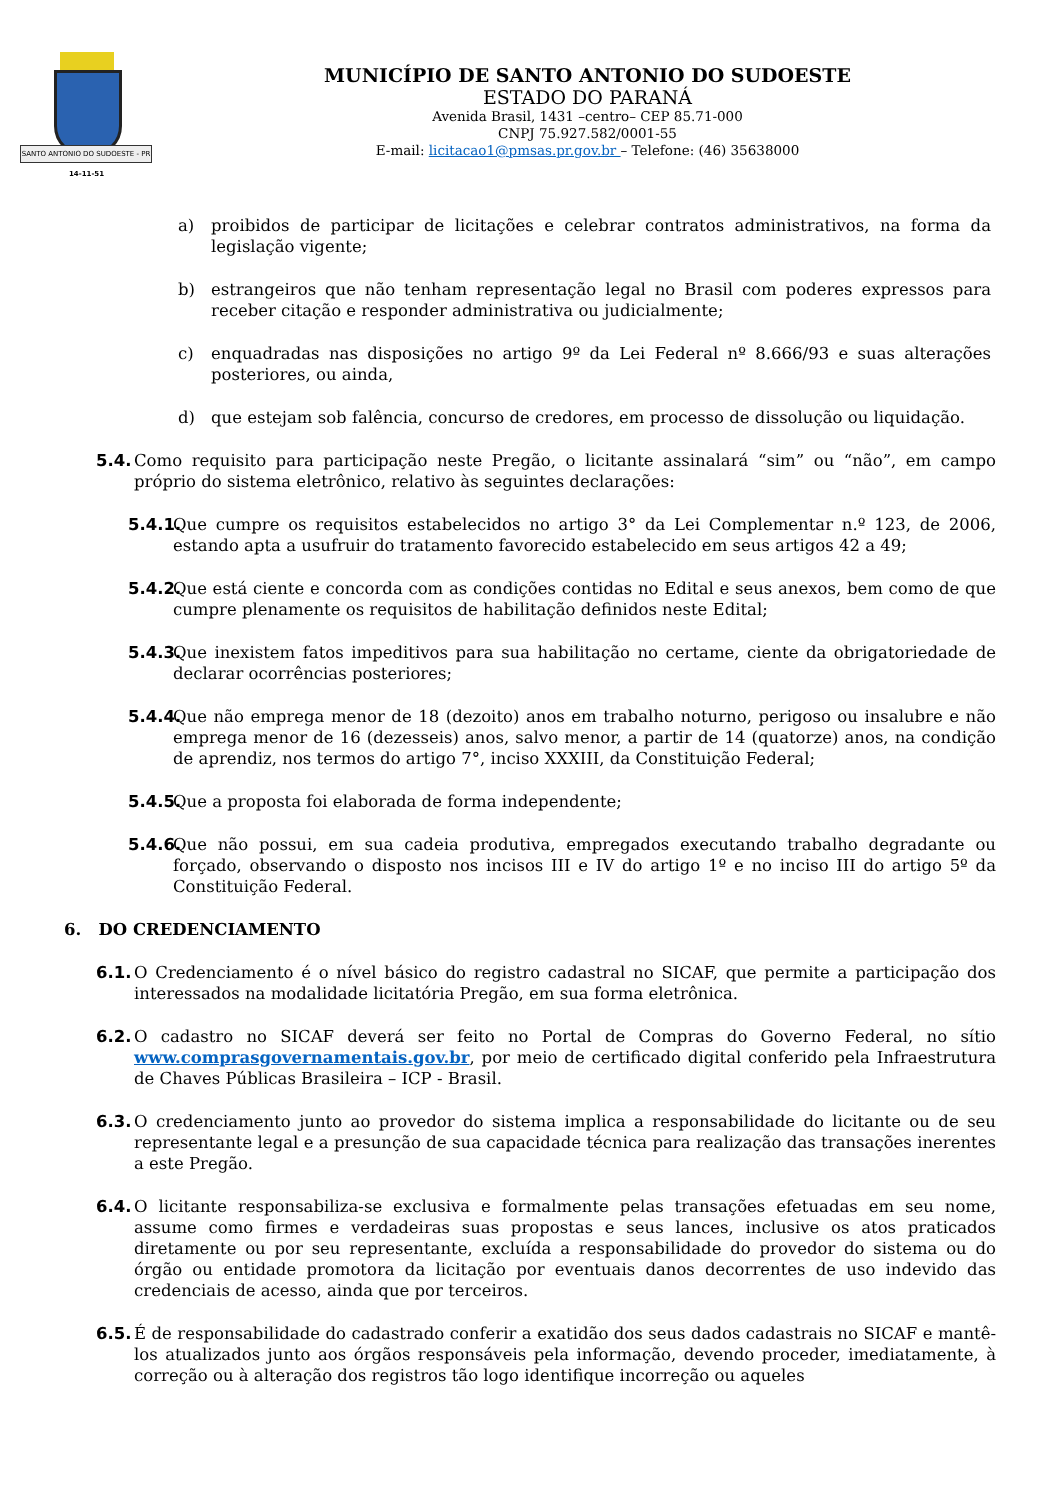SANTO ANTONIO DO SUDOESTE - PR
14-11-51
MUNICÍPIO DE SANTO ANTONIO DO SUDOESTE
ESTADO DO PARANÁ
Avenida Brasil, 1431 –centro– CEP 85.71-000
CNPJ 75.927.582/0001-55
E-mail: licitacao1@pmsas.pr.gov.br – Telefone: (46) 35638000
a) proibidos de participar de licitações e celebrar contratos administrativos, na forma da legislação vigente;
b) estrangeiros que não tenham representação legal no Brasil com poderes expressos para receber citação e responder administrativa ou judicialmente;
c) enquadradas nas disposições no artigo 9º da Lei Federal nº 8.666/93 e suas alterações posteriores, ou ainda,
d) que estejam sob falência, concurso de credores, em processo de dissolução ou liquidação.
5.4. Como requisito para participação neste Pregão, o licitante assinalará “sim” ou “não”, em campo próprio do sistema eletrônico, relativo às seguintes declarações:
5.4.1. Que cumpre os requisitos estabelecidos no artigo 3° da Lei Complementar n.º 123, de 2006, estando apta a usufruir do tratamento favorecido estabelecido em seus artigos 42 a 49;
5.4.2. Que está ciente e concorda com as condições contidas no Edital e seus anexos, bem como de que cumpre plenamente os requisitos de habilitação definidos neste Edital;
5.4.3. Que inexistem fatos impeditivos para sua habilitação no certame, ciente da obrigatoriedade de declarar ocorrências posteriores;
5.4.4. Que não emprega menor de 18 (dezoito) anos em trabalho noturno, perigoso ou insalubre e não emprega menor de 16 (dezesseis) anos, salvo menor, a partir de 14 (quatorze) anos, na condição de aprendiz, nos termos do artigo 7°, inciso XXXIII, da Constituição Federal;
5.4.5. Que a proposta foi elaborada de forma independente;
5.4.6. Que não possui, em sua cadeia produtiva, empregados executando trabalho degradante ou forçado, observando o disposto nos incisos III e IV do artigo 1º e no inciso III do artigo 5º da Constituição Federal.
6. DO CREDENCIAMENTO
6.1. O Credenciamento é o nível básico do registro cadastral no SICAF, que permite a participação dos interessados na modalidade licitatória Pregão, em sua forma eletrônica.
6.2. O cadastro no SICAF deverá ser feito no Portal de Compras do Governo Federal, no sítio www.comprasgovernamentais.gov.br, por meio de certificado digital conferido pela Infraestrutura de Chaves Públicas Brasileira – ICP - Brasil.
6.3. O credenciamento junto ao provedor do sistema implica a responsabilidade do licitante ou de seu representante legal e a presunção de sua capacidade técnica para realização das transações inerentes a este Pregão.
6.4. O licitante responsabiliza-se exclusiva e formalmente pelas transações efetuadas em seu nome, assume como firmes e verdadeiras suas propostas e seus lances, inclusive os atos praticados diretamente ou por seu representante, excluída a responsabilidade do provedor do sistema ou do órgão ou entidade promotora da licitação por eventuais danos decorrentes de uso indevido das credenciais de acesso, ainda que por terceiros.
6.5. É de responsabilidade do cadastrado conferir a exatidão dos seus dados cadastrais no SICAF e mantê-los atualizados junto aos órgãos responsáveis pela informação, devendo proceder, imediatamente, à correção ou à alteração dos registros tão logo identifique incorreção ou aqueles